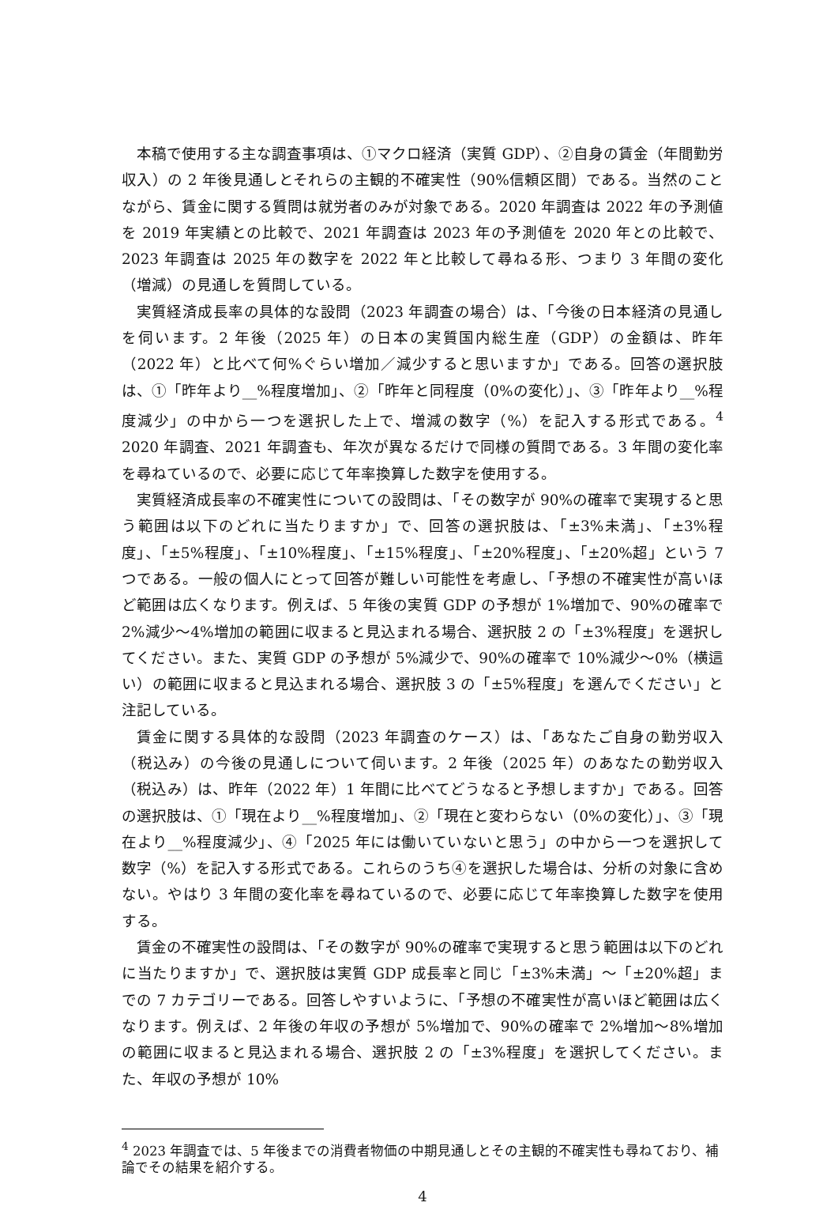本稿で使用する主な調査事項は、①マクロ経済（実質 GDP）、②自身の賃金（年間勤労収入）の 2 年後見通しとそれらの主観的不確実性（90%信頼区間）である。当然のことながら、賃金に関する質問は就労者のみが対象である。2020 年調査は 2022 年の予測値を 2019 年実績との比較で、2021 年調査は 2023 年の予測値を 2020 年との比較で、2023 年調査は 2025 年の数字を 2022 年と比較して尋ねる形、つまり 3 年間の変化（増減）の見通しを質問している。
実質経済成長率の具体的な設問（2023 年調査の場合）は、「今後の日本経済の見通しを伺います。2 年後（2025 年）の日本の実質国内総生産（GDP）の金額は、昨年（2022 年）と比べて何%ぐらい増加／減少すると思いますか」である。回答の選択肢は、①「昨年より__%程度増加」、②「昨年と同程度（0%の変化）」、③「昨年より__%程度減少」の中から一つを選択した上で、増減の数字（%）を記入する形式である。<sup>4</sup> 2020 年調査、2021 年調査も、年次が異なるだけで同様の質問である。3 年間の変化率を尋ねているので、必要に応じて年率換算した数字を使用する。
実質経済成長率の不確実性についての設問は、「その数字が 90%の確率で実現すると思う範囲は以下のどれに当たりますか」で、回答の選択肢は、「±3%未満」、「±3%程度」、「±5%程度」、「±10%程度」、「±15%程度」、「±20%程度」、「±20%超」という 7 つである。一般の個人にとって回答が難しい可能性を考慮し、「予想の不確実性が高いほど範囲は広くなります。例えば、5 年後の実質 GDP の予想が 1%増加で、90%の確率で 2%減少～4%増加の範囲に収まると見込まれる場合、選択肢 2 の「±3%程度」を選択してください。また、実質 GDP の予想が 5%減少で、90%の確率で 10%減少～0%（横這い）の範囲に収まると見込まれる場合、選択肢 3 の「±5%程度」を選んでください」と注記している。
賃金に関する具体的な設問（2023 年調査のケース）は、「あなたご自身の勤労収入（税込み）の今後の見通しについて伺います。2 年後（2025 年）のあなたの勤労収入（税込み）は、昨年（2022 年）1 年間に比べてどうなると予想しますか」である。回答の選択肢は、①「現在より__%程度増加」、②「現在と変わらない（0%の変化）」、③「現在より__%程度減少」、④「2025 年には働いていないと思う」の中から一つを選択して数字（%）を記入する形式である。これらのうち④を選択した場合は、分析の対象に含めない。やはり 3 年間の変化率を尋ねているので、必要に応じて年率換算した数字を使用する。
賃金の不確実性の設問は、「その数字が 90%の確率で実現すると思う範囲は以下のどれに当たりますか」で、選択肢は実質 GDP 成長率と同じ「±3%未満」～「±20%超」までの 7 カテゴリーである。回答しやすいように、「予想の不確実性が高いほど範囲は広くなります。例えば、2 年後の年収の予想が 5%増加で、90%の確率で 2%増加～8%増加の範囲に収まると見込まれる場合、選択肢 2 の「±3%程度」を選択してください。また、年収の予想が 10%
<sup>4</sup> 2023 年調査では、5 年後までの消費者物価の中期見通しとその主観的不確実性も尋ねており、補論でその結果を紹介する。
4